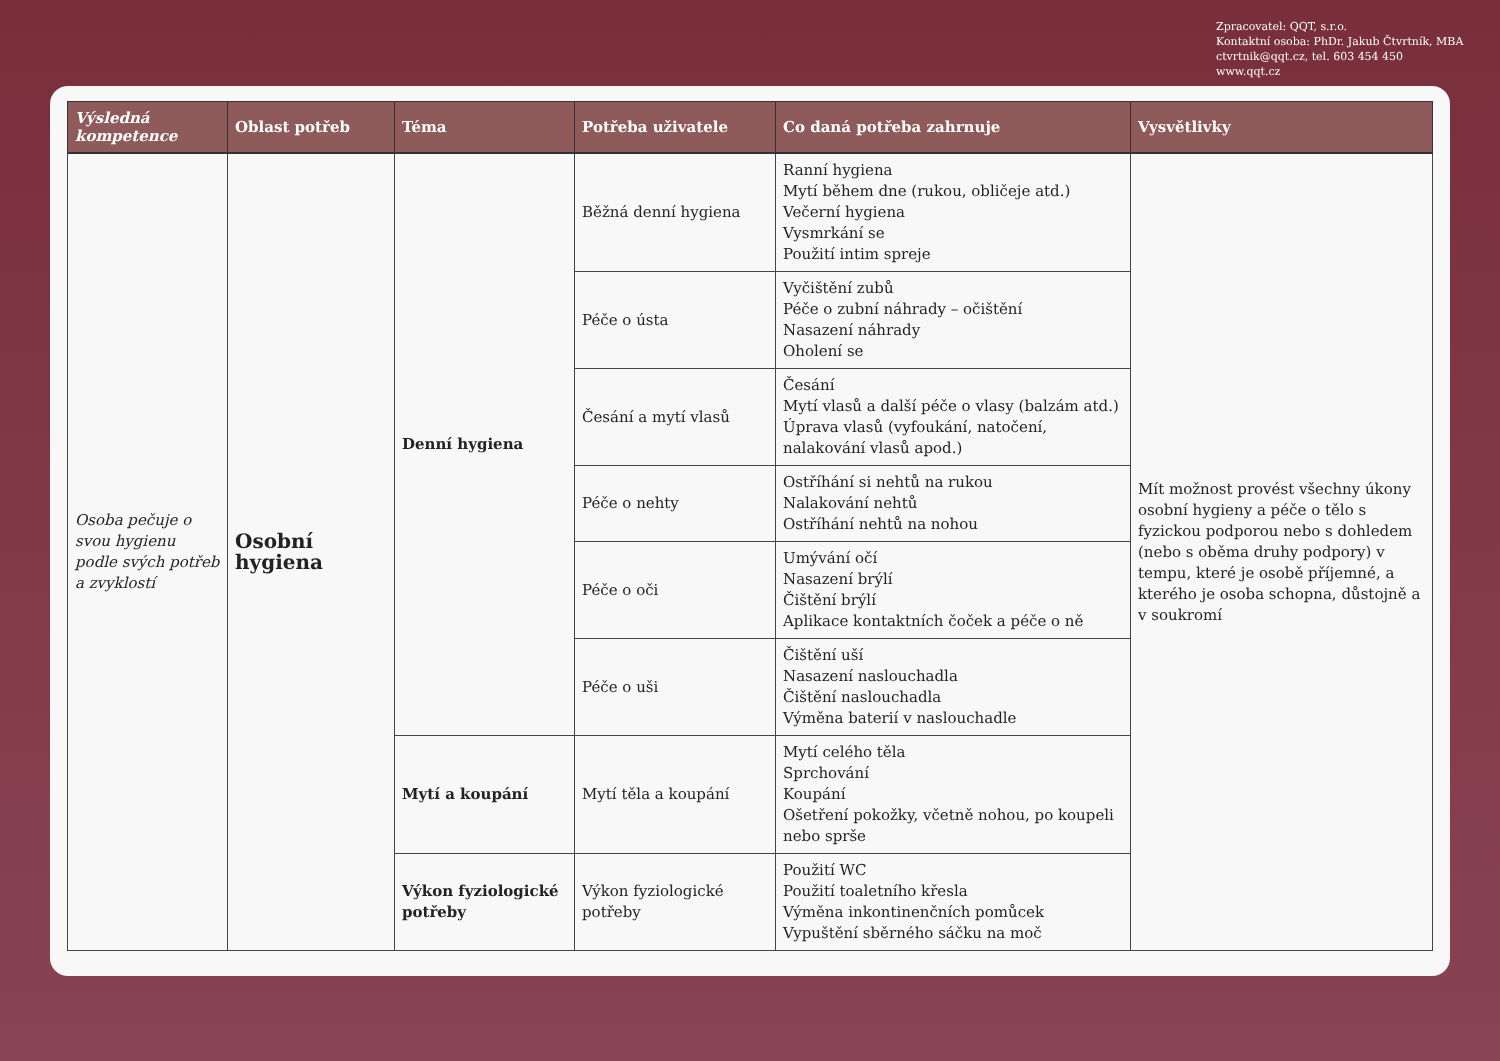Zpracovatel: QQT, s.r.o.
Kontaktní osoba: PhDr. Jakub Čtvrtník, MBA
ctvrtnik@qqt.cz, tel. 603 454 450
www.qqt.cz
| Výsledná kompetence | Oblast potřeb | Téma | Potřeba uživatele | Co daná potřeba zahrnuje | Vysvětlivky |
| --- | --- | --- | --- | --- | --- |
| Osoba pečuje o svou hygienu podle svých potřeb a zvyklostí | Osobní hygiena | Denní hygiena | Běžná denní hygiena | Ranní hygiena Mytí během dne (rukou, obličeje atd.) Večerní hygiena Vysmrkání se Použití intim spreje | Mít možnost provést všechny úkony osobní hygieny a péče o tělo s fyzickou podporou nebo s dohledem (nebo s oběma druhy podpory) v tempu, které je osobě příjemné, a kterého je osoba schopna, důstojně a v soukromí |
| | | | Péče o ústa | Vyčištění zubů Péče o zubní náhrady – očištění Nasazení náhrady Oholení se | |
| | | | Česání a mytí vlasů | Česání Mytí vlasů a další péče o vlasy (balzám atd.) Úprava vlasů (vyfoukání, natočení, nalakování vlasů apod.) | |
| | | | Péče o nehty | Ostříhání si nehtů na rukou Nalakování nehtů Ostříhání nehtů na nohou | |
| | | | Péče o oči | Umývání očí Nasazení brýlí Čištění brýlí Aplikace kontaktních čoček a péče o ně | |
| | | | Péče o uši | Čištění uší Nasazení naslouchadla Čištění naslouchadla Výměna baterií v naslouchadle | |
| | | Mytí a koupání | Mytí těla a koupání | Mytí celého těla Sprchování Koupání Ošetření pokožky, včetně nohou, po koupeli nebo sprše | |
| | | Výkon fyziologické potřeby | Výkon fyziologické potřeby | Použití WC Použití toaletního křesla Výměna inkontinenčních pomůcek Vypuštění sběrného sáčku na moč | |